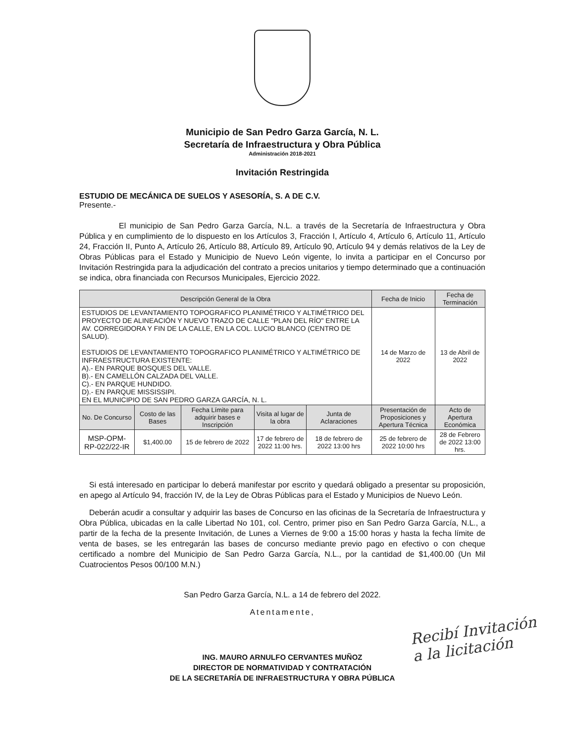Municipio de San Pedro Garza García, N. L.
Secretaría de Infraestructura y Obra Pública
Administración 2018-2021
Invitación Restringida
ESTUDIO DE MECÁNICA DE SUELOS Y ASESORÍA, S. A DE C.V.
Presente.-
El municipio de San Pedro Garza García, N.L. a través de la Secretaría de Infraestructura y Obra Pública y en cumplimiento de lo dispuesto en los Artículos 3, Fracción I, Artículo 4, Artículo 6, Artículo 11, Artículo 24, Fracción II, Punto A, Artículo 26, Artículo 88, Artículo 89, Artículo 90, Artículo 94 y demás relativos de la Ley de Obras Públicas para el Estado y Municipio de Nuevo León vigente, lo invita a participar en el Concurso por Invitación Restringida para la adjudicación del contrato a precios unitarios y tiempo determinado que a continuación se indica, obra financiada con Recursos Municipales, Ejercicio 2022.
| Descripción General de la Obra | | | | | Fecha de Inicio | Fecha de Terminación |
| --- | --- | --- | --- | --- | --- | --- |
| ESTUDIOS DE LEVANTAMIENTO TOPOGRAFICO PLANIMÉTRICO Y ALTIMÉTRICO DEL PROYECTO DE ALINEACIÓN Y NUEVO TRAZO DE CALLE "PLAN DEL RÍO" ENTRE LA AV. CORREGIDORA Y FIN DE LA CALLE, EN LA COL. LUCIO BLANCO (CENTRO DE SALUD). ESTUDIOS DE LEVANTAMIENTO TOPOGRAFICO PLANIMÉTRICO Y ALTIMÉTRICO DE INFRAESTRUCTURA EXISTENTE: A).- EN PARQUE BOSQUES DEL VALLE. B).- EN CAMELLÓN CALZADA DEL VALLE. C).- EN PARQUE HUNDIDO. D).- EN PARQUE MISSISSIPI. EN EL MUNICIPIO DE SAN PEDRO GARZA GARCÍA, N. L. | | | | | 14 de Marzo de 2022 | 13 de Abril de 2022 |
| No. De Concurso | Costo de las Bases | Fecha Límite para adquirir bases e Inscripción | Visita al lugar de la obra | Junta de Aclaraciones | Presentación de Proposiciones y Apertura Técnica | Acto de Apertura Económica |
| MSP-OPM-RP-022/22-IR | $1,400.00 | 15 de febrero de 2022 | 17 de febrero de 2022 11:00 hrs. | 18 de febrero de 2022 13:00 hrs | 25 de febrero de 2022 10:00 hrs | 28 de Febrero de 2022 13:00 hrs. |
Si está interesado en participar lo deberá manifestar por escrito y quedará obligado a presentar su proposición, en apego al Artículo 94, fracción IV, de la Ley de Obras Públicas para el Estado y Municipios de Nuevo León.
Deberán acudir a consultar y adquirir las bases de Concurso en las oficinas de la Secretaría de Infraestructura y Obra Pública, ubicadas en la calle Libertad No 101, col. Centro, primer piso en San Pedro Garza García, N.L., a partir de la fecha de la presente Invitación, de Lunes a Viernes de 9:00 a 15:00 horas y hasta la fecha límite de venta de bases, se les entregarán las bases de concurso mediante previo pago en efectivo o con cheque certificado a nombre del Municipio de San Pedro Garza García, N.L., por la cantidad de $1,400.00 (Un Mil Cuatrocientos Pesos 00/100 M.N.)
San Pedro Garza García, N.L. a 14 de febrero del 2022.
Atentamente,
ING. MAURO ARNULFO CERVANTES MUÑOZ
DIRECTOR DE NORMATIVIDAD Y CONTRATACIÓN
DE LA SECRETARÍA DE INFRAESTRUCTURA Y OBRA PÚBLICA
Recibí Invitación
a la licitación